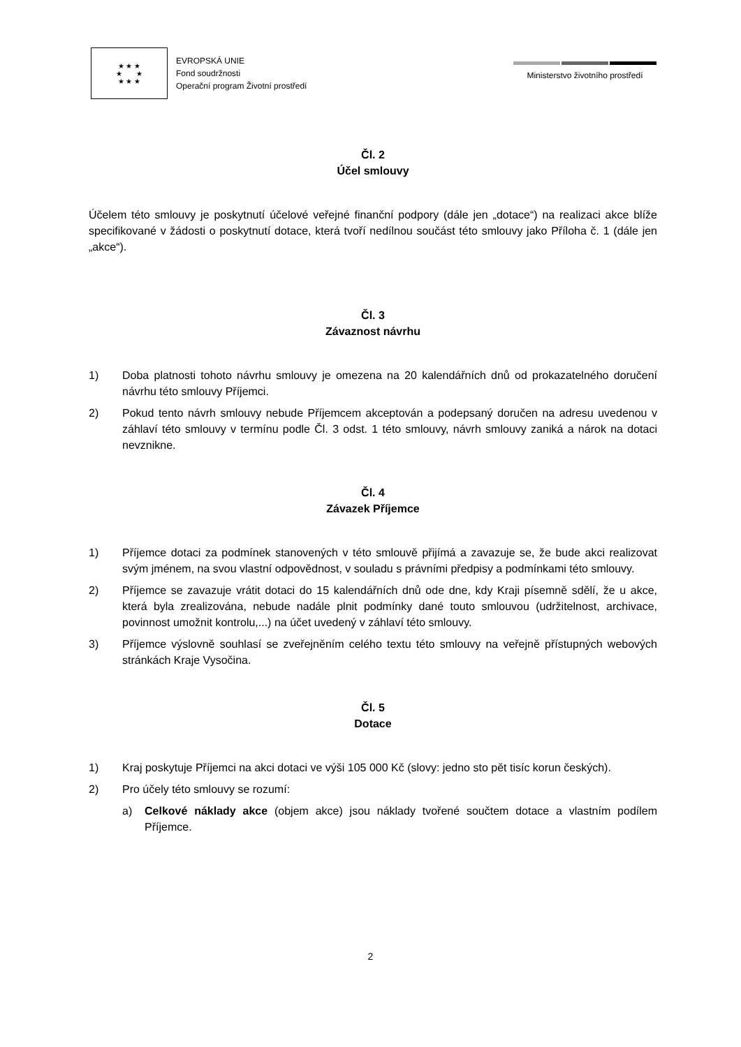★ ★ ★
★ ★
★ ★ ★
EVROPSKÁ UNIE
Fond soudržnosti
Operační program Životní prostředí
Ministerstvo životního prostředí
Čl. 2
Účel smlouvy
Účelem této smlouvy je poskytnutí účelové veřejné finanční podpory (dále jen „dotace“) na realizaci akce blíže specifikované v žádosti o poskytnutí dotace, která tvoří nedílnou součást této smlouvy jako Příloha č. 1 (dále jen „akce“).
Čl. 3
Závaznost návrhu
1) Doba platnosti tohoto návrhu smlouvy je omezena na 20 kalendářních dnů od prokazatelného doručení návrhu této smlouvy Příjemci.
2) Pokud tento návrh smlouvy nebude Příjemcem akceptován a podepsaný doručen na adresu uvedenou v záhlaví této smlouvy v termínu podle Čl. 3 odst. 1 této smlouvy, návrh smlouvy zaniká a nárok na dotaci nevznikne.
Čl. 4
Závazek Příjemce
1) Příjemce dotaci za podmínek stanovených v této smlouvě přijímá a zavazuje se, že bude akci realizovat svým jménem, na svou vlastní odpovědnost, v souladu s právními předpisy a podmínkami této smlouvy.
2) Příjemce se zavazuje vrátit dotaci do 15 kalendářních dnů ode dne, kdy Kraji písemně sdělí, že u akce, která byla zrealizována, nebude nadále plnit podmínky dané touto smlouvou (udržitelnost, archivace, povinnost umožnit kontrolu,...) na účet uvedený v záhlaví této smlouvy.
3) Příjemce výslovně souhlasí se zveřejněním celého textu této smlouvy na veřejně přístupných webových stránkách Kraje Vysočina.
Čl. 5
Dotace
1) Kraj poskytuje Příjemci na akci dotaci ve výši 105 000 Kč (slovy: jedno sto pět tisíc korun českých).
2) Pro účely této smlouvy se rozumí:
a) Celkové náklady akce (objem akce) jsou náklady tvořené součtem dotace a vlastním podílem Příjemce.
2